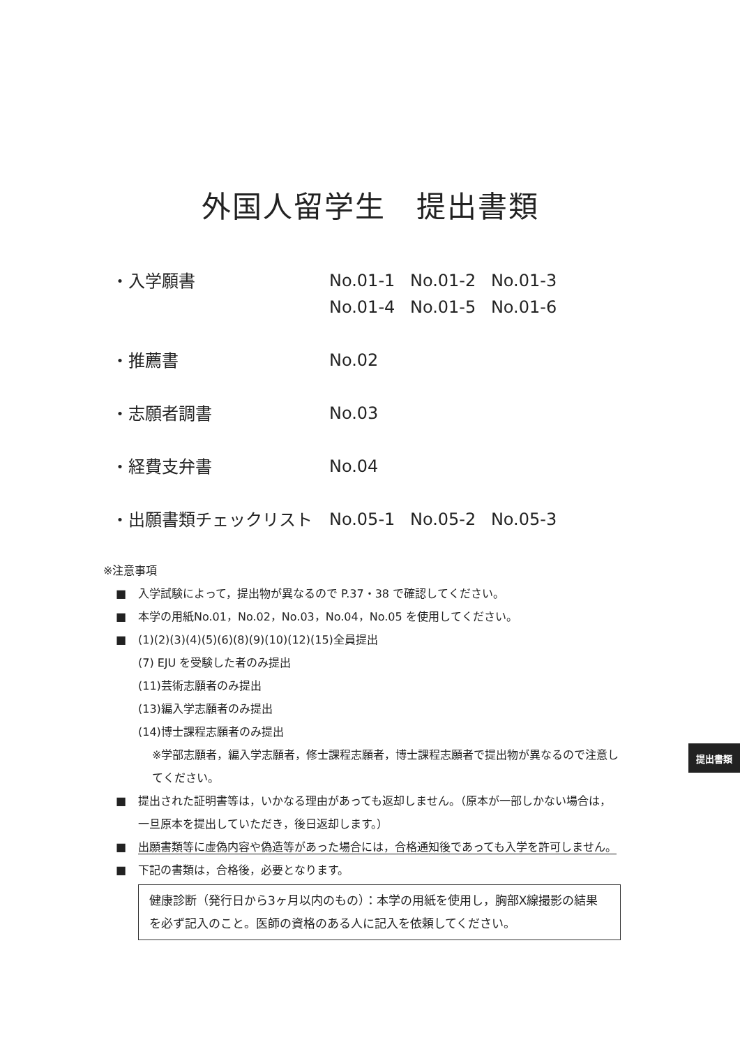外国人留学生　提出書類
・入学願書
No.01-1 No.01-2 No.01-3 No.01-4 No.01-5 No.01-6
・推薦書
No.02
・志願者調書
No.03
・経費支弁書
No.04
・出願書類チェックリスト
No.05-1 No.05-2 No.05-3
※注意事項
■ 入学試験によって，提出物が異なるので P.37・38 で確認してください。
■ 本学の用紙No.01，No.02，No.03，No.04，No.05 を使用してください。
■ (1)(2)(3)(4)(5)(6)(8)(9)(10)(12)(15)全員提出
(7) EJU を受験した者のみ提出
(11)芸術志願者のみ提出
(13)編入学志願者のみ提出
(14)博士課程志願者のみ提出
※学部志願者，編入学志願者，修士課程志願者，博士課程志願者で提出物が異なるので注意してください。
■ 提出された証明書等は，いかなる理由があっても返却しません。（原本が一部しかない場合は，一旦原本を提出していただき，後日返却します。）
■ 出願書類等に虚偽内容や偽造等があった場合には，合格通知後であっても入学を許可しません。
■ 下記の書類は，合格後，必要となります。
健康診断（発行日から3ヶ月以内のもの）：本学の用紙を使用し，胸部X線撮影の結果を必ず記入のこと。医師の資格のある人に記入を依頼してください。
提出書類